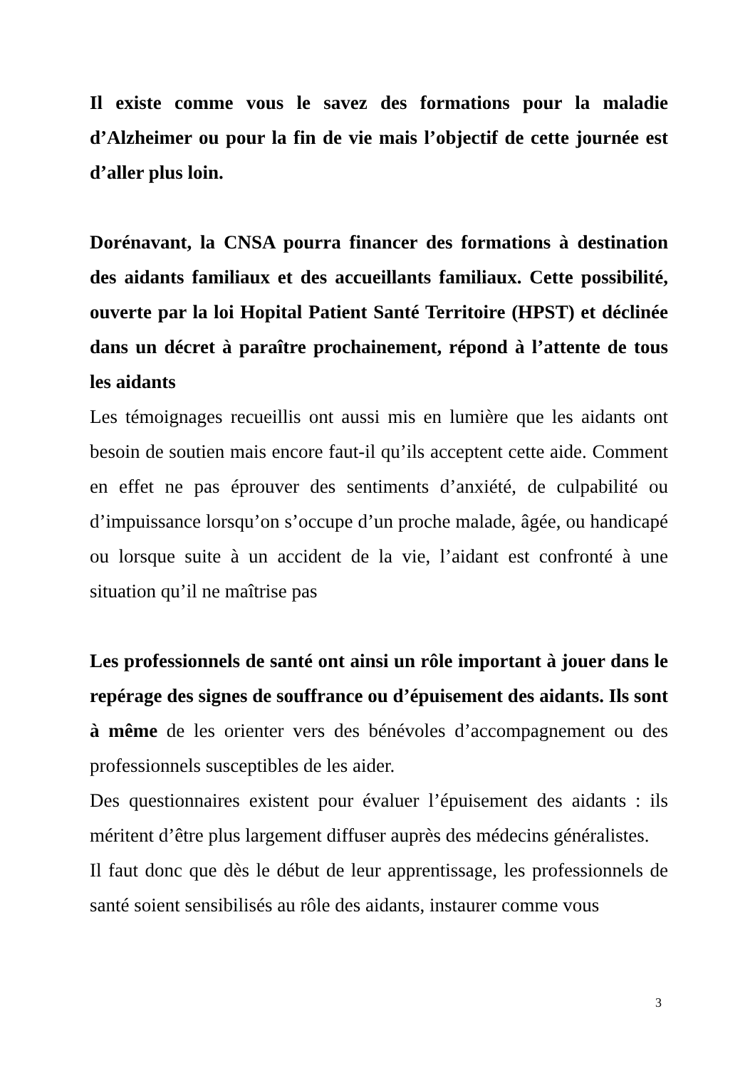Il existe comme vous le savez des formations pour la maladie d’Alzheimer ou pour la fin de vie mais l’objectif de cette journée est d’aller plus loin.
Dorénavant, la CNSA pourra financer des formations à destination des aidants familiaux et des accueillants familiaux. Cette possibilité, ouverte par la loi Hopital Patient Santé Territoire (HPST) et déclinée dans un décret à paraître prochainement, répond à l’attente de tous les aidants
Les témoignages recueillis ont aussi mis en lumière que les aidants ont besoin de soutien mais encore faut-il qu’ils acceptent cette aide. Comment en effet ne pas éprouver des sentiments d’anxiété, de culpabilité ou d’impuissance lorsqu’on s’occupe d’un proche malade, âgée, ou handicapé ou lorsque suite à un accident de la vie, l’aidant est confronté à une situation qu’il ne maîtrise pas
Les professionnels de santé ont ainsi un rôle important à jouer dans le repérage des signes de souffrance ou d’épuisement des aidants. Ils sont à même de les orienter vers des bénévoles d’accompagnement ou des professionnels susceptibles de les aider.
Des questionnaires existent pour évaluer l’épuisement des aidants : ils méritent d’être plus largement diffuser auprès des médecins généralistes.
Il faut donc que dès le début de leur apprentissage, les professionnels de santé soient sensibilisés au rôle des aidants, instaurer comme vous
3